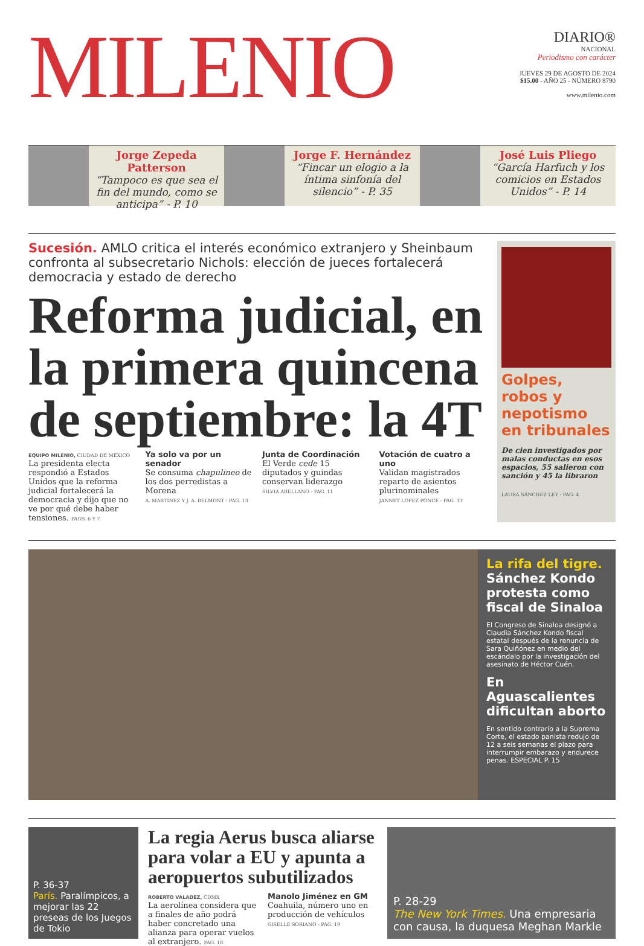MILENIO
DIARIO®
NACIONAL
Periodismo con carácter
JUEVES 29 DE AGOSTO DE 2024
$15.00 - AÑO 25 - NÚMERO 8790
www.milenio.com
Jorge Zepeda Patterson
“Tampoco es que sea el fin del mundo, como se anticipa” - P. 10
Jorge F. Hernández
“Fincar un elogio a la íntima sinfonía del silencio” - P. 35
José Luis Pliego
“García Harfuch y los comicios en Estados Unidos” - P. 14
Sucesión. AMLO critica el interés económico extranjero y Sheinbaum confronta al subsecretario Nichols: elección de jueces fortalecerá democracia y estado de derecho
Reforma judicial, en la primera quincena de septiembre: la 4T
EQUIPO MILENIO, CIUDAD DE MÉXICO
La presidenta electa respondió a Estados Unidos que la reforma judicial fortalecerá la democracia y dijo que no ve por qué debe haber tensiones. PAGS. 6 Y 7
Ya solo va por un senador
Se consuma chapulineo de los dos perredistas a Morena
A. MARTÍNEZ Y J. A. BELMONT - PAG. 13
Junta de Coordinación
El Verde cede 15 diputados y guindas conservan liderazgo
SILVIA ARELLANO - PAG. 11
Votación de cuatro a uno
Validan magistrados reparto de asientos plurinominales
JANNET LÓPEZ PONCE - PAG. 13
Golpes, robos y nepotismo en tribunales
De cien investigados por malas conductas en esos espacios, 55 salieron con sanción y 45 la libraron
LAURA SÁNCHEZ LEY - PAG. 4
La rifa del tigre. Sánchez Kondo protesta como fiscal de Sinaloa
El Congreso de Sinaloa designó a Claudia Sánchez Kondo fiscal estatal después de la renuncia de Sara Quiñónez en medio del escándalo por la investigación del asesinato de Héctor Cuén.
En Aguascalientes dificultan aborto
En sentido contrario a la Suprema Corte, el estado panista redujo de 12 a seis semanas el plazo para interrumpir embarazo y endurece penas. ESPECIAL P. 15
P. 36-37
París. Paralímpicos, a mejorar las 22 preseas de los Juegos de Tokio
La regia Aerus busca aliarse para volar a EU y apunta a aeropuertos subutilizados
ROBERTO VALADEZ, CDMX
La aerolínea considera que a finales de año podrá haber concretado una alianza para operar vuelos al extranjero. PAG. 18
Manolo Jiménez en GM
Coahuila, número uno en producción de vehículos
GISELLE SORIANO - PAG. 19
P. 28-29
The New York Times. Una empresaria con causa, la duquesa Meghan Markle